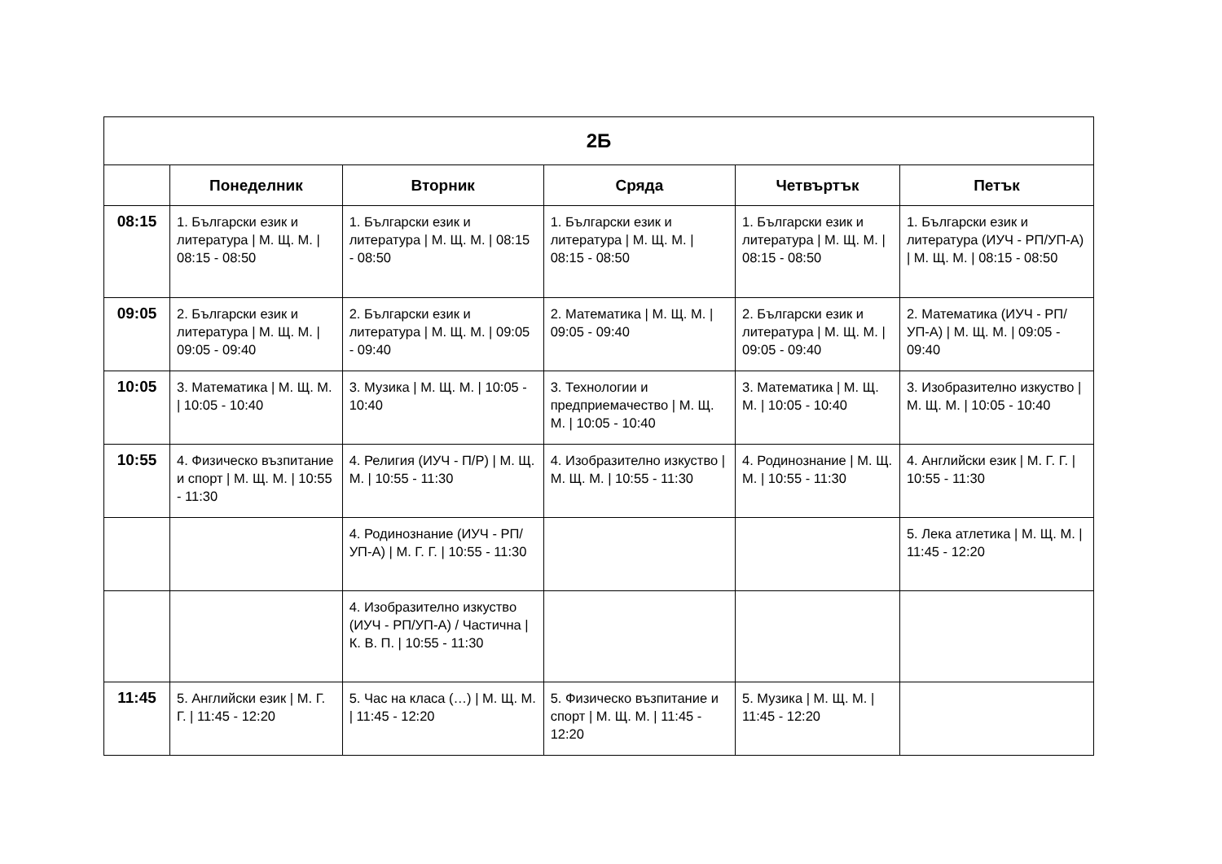| 2Б | | | | | |
| --- | --- | --- | --- | --- | --- |
| | Понеделник | Вторник | Сряда | Четвъртък | Петък |
| 08:15 | 1. Български език и литература / М. Щ. М. / 08:15 - 08:50 | 1. Български език и литература / М. Щ. М. / 08:15 - 08:50 | 1. Български език и литература / М. Щ. М. / 08:15 - 08:50 | 1. Български език и литература / М. Щ. М. / 08:15 - 08:50 | 1. Български език и литература (ИУЧ - РП/УП-А) / М. Щ. М. / 08:15 - 08:50 |
| 09:05 | 2. Български език и литература / М. Щ. М. / 09:05 - 09:40 | 2. Български език и литература / М. Щ. М. / 09:05 - 09:40 | 2. Математика / М. Щ. М. / 09:05 - 09:40 | 2. Български език и литература / М. Щ. М. / 09:05 - 09:40 | 2. Математика (ИУЧ - РП/УП-А) / М. Щ. М. / 09:05 - 09:40 |
| 10:05 | 3. Математика / М. Щ. М. / 10:05 - 10:40 | 3. Музика / М. Щ. М. / 10:05 - 10:40 | 3. Технологии и предприемачество / М. Щ. М. / 10:05 - 10:40 | 3. Математика / М. Щ. М. / 10:05 - 10:40 | 3. Изобразително изкуство / М. Щ. М. / 10:05 - 10:40 |
| 10:55 | 4. Физическо възпитание и спорт / М. Щ. М. / 10:55 - 11:30 | 4. Религия (ИУЧ - П/Р) / М. Щ. М. / 10:55 - 11:30 | 4. Изобразително изкуство / М. Щ. М. / 10:55 - 11:30 | 4. Родинознание / М. Щ. М. / 10:55 - 11:30 | 4. Английски език / М. Г. Г. / 10:55 - 11:30 |
| | | 4. Родинознание (ИУЧ - РП/УП-А) / М. Г. Г. / 10:55 - 11:30 | | | 5. Лека атлетика / М. Щ. М. / 11:45 - 12:20 |
| | | 4. Изобразително изкуство (ИУЧ - РП/УП-А) / Частична / К. В. П. / 10:55 - 11:30 | | | |
| 11:45 | 5. Английски език / М. Г. Г. / 11:45 - 12:20 | 5. Час на класа (…) / М. Щ. М. / 11:45 - 12:20 | 5. Физическо възпитание и спорт / М. Щ. М. / 11:45 - 12:20 | 5. Музика / М. Щ. М. / 11:45 - 12:20 | |